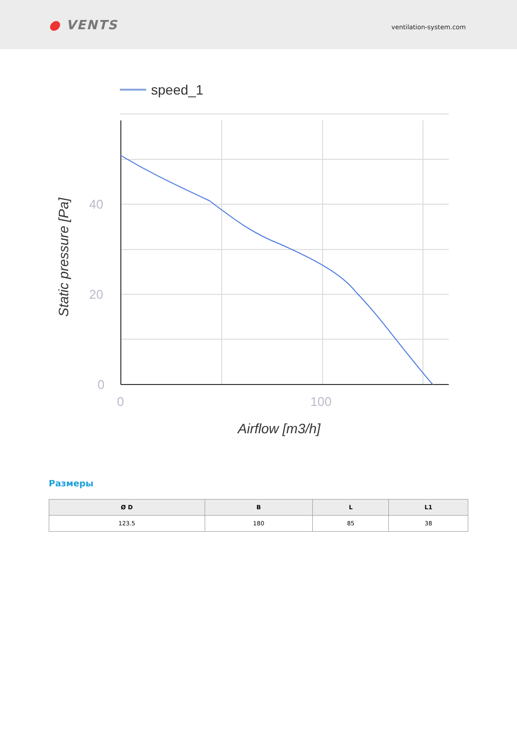● VENTS
ventilation-system.com
speed_1
40
20
0
0
100
Airflow [m3/h]
Static pressure [Pa]
Размеры
| Ø D | B | L | L1 |
| --- | --- | --- | --- |
| 123.5 | 180 | 85 | 38 |